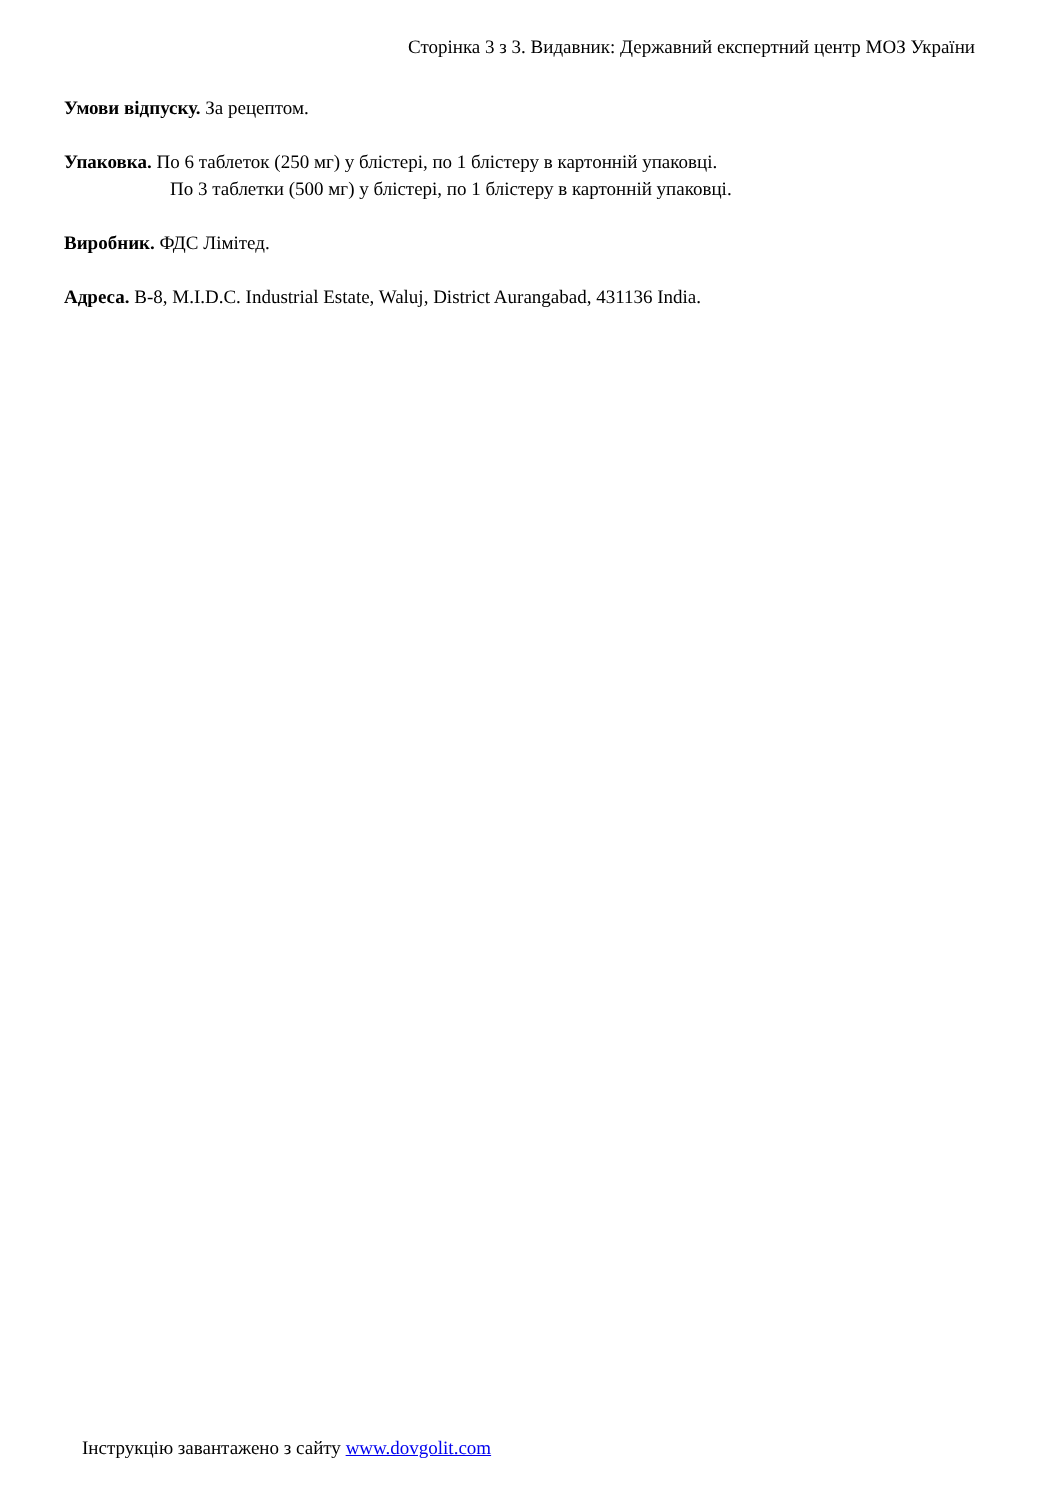Сторінка 3 з 3. Видавник: Державний експертний центр МОЗ України
Умови відпуску. За рецептом.
Упаковка. По 6 таблеток (250 мг) у блістері, по 1 блістеру в картонній упаковці.
По 3 таблетки (500 мг) у блістері, по 1 блістеру в картонній упаковці.
Виробник. ФДС Лімітед.
Адреса. B-8, M.I.D.C. Industrial Estate, Waluj, District Aurangabad, 431136 India.
Інструкцію завантажено з сайту www.dovgolit.com